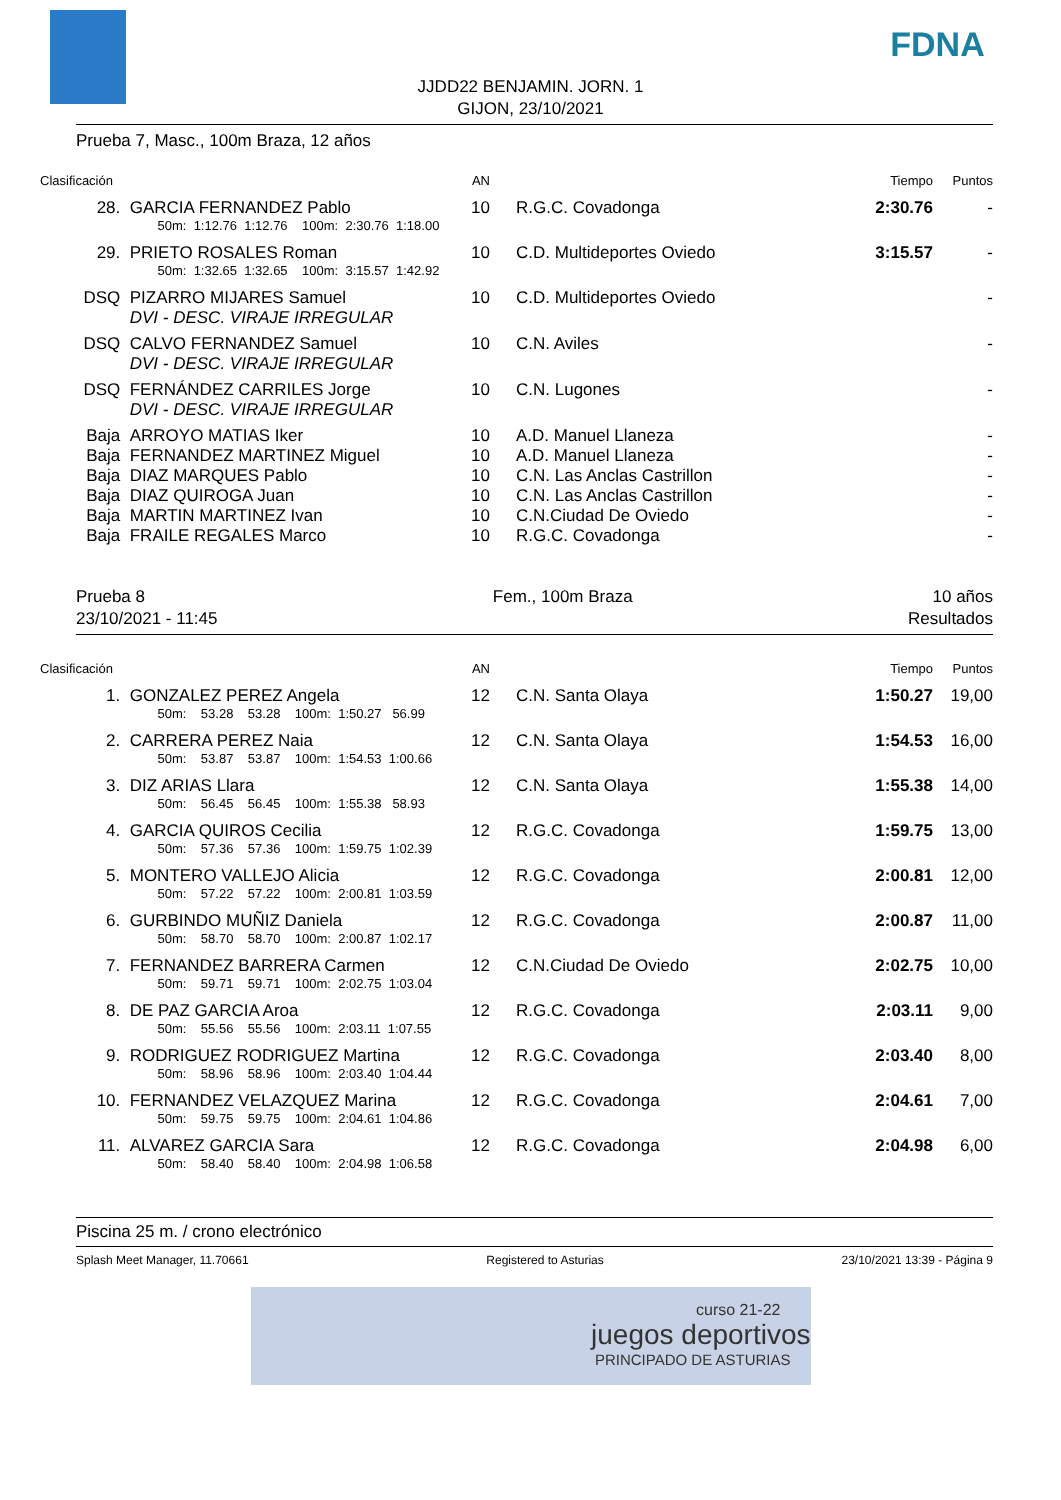FDNA
JJDD22 BENJAMIN. JORN. 1
GIJON, 23/10/2021
Prueba 7, Masc., 100m Braza, 12 años
| Clasificación | | AN | | Tiempo | Puntos |
| 28. | GARCIA FERNANDEZ Pablo | 10 | R.G.C. Covadonga | 2:30.76 | - |
| | 50m: 1:12.76 1:12.76 100m: 2:30.76 1:18.00 | | | | |
| 29. | PRIETO ROSALES Roman | 10 | C.D. Multideportes Oviedo | 3:15.57 | - |
| | 50m: 1:32.65 1:32.65 100m: 3:15.57 1:42.92 | | | | |
| DSQ | PIZARRO MIJARES Samuel | 10 | C.D. Multideportes Oviedo | | - |
| | DVI - DESC. VIRAJE IRREGULAR | | | | |
| DSQ | CALVO FERNANDEZ Samuel | 10 | C.N. Aviles | | - |
| | DVI - DESC. VIRAJE IRREGULAR | | | | |
| DSQ | FERNÁNDEZ CARRILES Jorge | 10 | C.N. Lugones | | - |
| | DVI - DESC. VIRAJE IRREGULAR | | | | |
| Baja | ARROYO MATIAS Iker | 10 | A.D. Manuel Llaneza | | - |
| Baja | FERNANDEZ MARTINEZ Miguel | 10 | A.D. Manuel Llaneza | | - |
| Baja | DIAZ MARQUES Pablo | 10 | C.N. Las Anclas Castrillon | | - |
| Baja | DIAZ QUIROGA Juan | 10 | C.N. Las Anclas Castrillon | | - |
| Baja | MARTIN MARTINEZ Ivan | 10 | C.N.Ciudad De Oviedo | | - |
| Baja | FRAILE REGALES Marco | 10 | R.G.C. Covadonga | | - |
Prueba 8
23/10/2021 - 11:45
Fem., 100m Braza 10 años
Resultados
| Clasificación | | AN | | Tiempo | Puntos |
| 1. | GONZALEZ PEREZ Angela | 12 | C.N. Santa Olaya | 1:50.27 | 19,00 |
| | 50m: 53.28 53.28 100m: 1:50.27 56.99 | | | | |
| 2. | CARRERA PEREZ Naia | 12 | C.N. Santa Olaya | 1:54.53 | 16,00 |
| | 50m: 53.87 53.87 100m: 1:54.53 1:00.66 | | | | |
| 3. | DIZ ARIAS Llara | 12 | C.N. Santa Olaya | 1:55.38 | 14,00 |
| | 50m: 56.45 56.45 100m: 1:55.38 58.93 | | | | |
| 4. | GARCIA QUIROS Cecilia | 12 | R.G.C. Covadonga | 1:59.75 | 13,00 |
| | 50m: 57.36 57.36 100m: 1:59.75 1:02.39 | | | | |
| 5. | MONTERO VALLEJO Alicia | 12 | R.G.C. Covadonga | 2:00.81 | 12,00 |
| | 50m: 57.22 57.22 100m: 2:00.81 1:03.59 | | | | |
| 6. | GURBINDO MUÑIZ Daniela | 12 | R.G.C. Covadonga | 2:00.87 | 11,00 |
| | 50m: 58.70 58.70 100m: 2:00.87 1:02.17 | | | | |
| 7. | FERNANDEZ BARRERA Carmen | 12 | C.N.Ciudad De Oviedo | 2:02.75 | 10,00 |
| | 50m: 59.71 59.71 100m: 2:02.75 1:03.04 | | | | |
| 8. | DE PAZ GARCIA Aroa | 12 | R.G.C. Covadonga | 2:03.11 | 9,00 |
| | 50m: 55.56 55.56 100m: 2:03.11 1:07.55 | | | | |
| 9. | RODRIGUEZ RODRIGUEZ Martina | 12 | R.G.C. Covadonga | 2:03.40 | 8,00 |
| | 50m: 58.96 58.96 100m: 2:03.40 1:04.44 | | | | |
| 10. | FERNANDEZ VELAZQUEZ Marina | 12 | R.G.C. Covadonga | 2:04.61 | 7,00 |
| | 50m: 59.75 59.75 100m: 2:04.61 1:04.86 | | | | |
| 11. | ALVAREZ GARCIA Sara | 12 | R.G.C. Covadonga | 2:04.98 | 6,00 |
| | 50m: 58.40 58.40 100m: 2:04.98 1:06.58 | | | | |
Piscina 25 m. / crono electrónico
Splash Meet Manager, 11.70661 Registered to Asturias 23/10/2021 13:39 - Página 9
curso 21-22
juegos deportivos
PRINCIPADO DE ASTURIAS